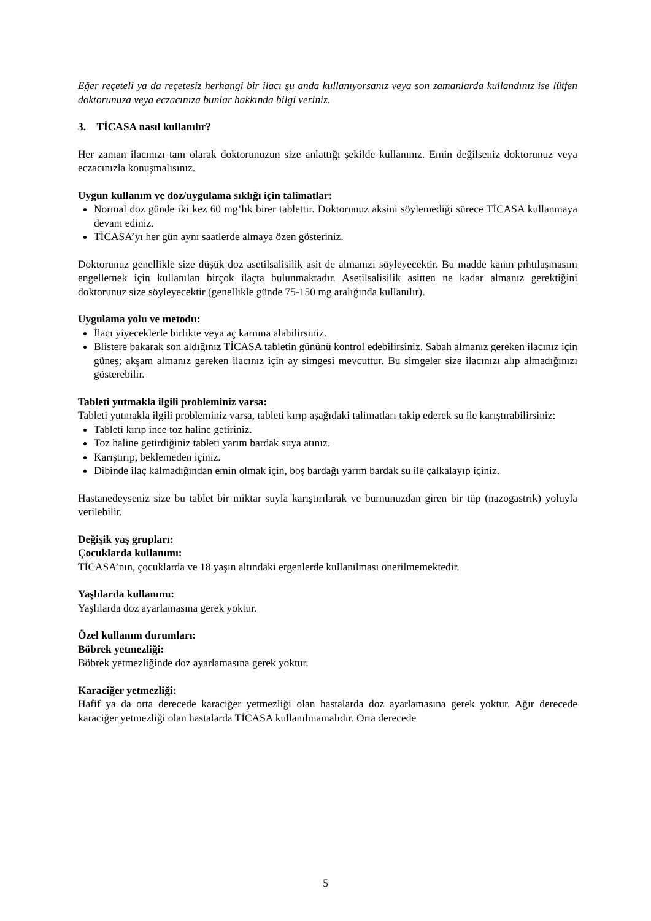Eğer reçeteli ya da reçetesiz herhangi bir ilacı şu anda kullanıyorsanız veya son zamanlarda kullandınız ise lütfen doktorunuza veya eczacınıza bunlar hakkında bilgi veriniz.
3. TİCASA nasıl kullanılır?
Her zaman ilacınızı tam olarak doktorunuzun size anlattığı şekilde kullanınız. Emin değilseniz doktorunuz veya eczacınızla konuşmalısınız.
Uygun kullanım ve doz/uygulama sıklığı için talimatlar:
Normal doz günde iki kez 60 mg’lık birer tablettir. Doktorunuz aksini söylemediği sürece TİCASA kullanmaya devam ediniz.
TİCASA’yı her gün aynı saatlerde almaya özen gösteriniz.
Doktorunuz genellikle size düşük doz asetilsalisilik asit de almanızı söyleyecektir. Bu madde kanın pıhtılaşmasını engellemek için kullanılan birçok ilaçta bulunmaktadır. Asetilsalisilik asitten ne kadar almanız gerektiğini doktorunuz size söyleyecektir (genellikle günde 75-150 mg aralığında kullanılır).
Uygulama yolu ve metodu:
İlacı yiyeceklerle birlikte veya aç karnına alabilirsiniz.
Blistere bakarak son aldığınız TİCASA tabletin gününü kontrol edebilirsiniz. Sabah almanız gereken ilacınız için güneş; akşam almanız gereken ilacınız için ay simgesi mevcuttur. Bu simgeler size ilacınızı alıp almadığınızı gösterebilir.
Tableti yutmakla ilgili probleminiz varsa:
Tableti yutmakla ilgili probleminiz varsa, tableti kırıp aşağıdaki talimatları takip ederek su ile karıştırabilirsiniz:
Tableti kırıp ince toz haline getiriniz.
Toz haline getirdiğiniz tableti yarım bardak suya atınız.
Karıştırıp, beklemeden içiniz.
Dibinde ilaç kalmadığından emin olmak için, boş bardağı yarım bardak su ile çalkalayıp içiniz.
Hastanedeyseniz size bu tablet bir miktar suyla karıştırılarak ve burnunuzdan giren bir tüp (nazogastrik) yoluyla verilebilir.
Değişik yaş grupları:
Çocuklarda kullanımı:
TİCASA’nın, çocuklarda ve 18 yaşın altındaki ergenlerde kullanılması önerilmemektedir.
Yaşlılarda kullanımı:
Yaşlılarda doz ayarlamasına gerek yoktur.
Özel kullanım durumları:
Böbrek yetmezliği:
Böbrek yetmezliğinde doz ayarlamasına gerek yoktur.
Karaciğer yetmezliği:
Hafif ya da orta derecede karaciğer yetmezliği olan hastalarda doz ayarlamasına gerek yoktur. Ağır derecede karaciğer yetmezliği olan hastalarda TİCASA kullanılmamalıdır. Orta derecede
5